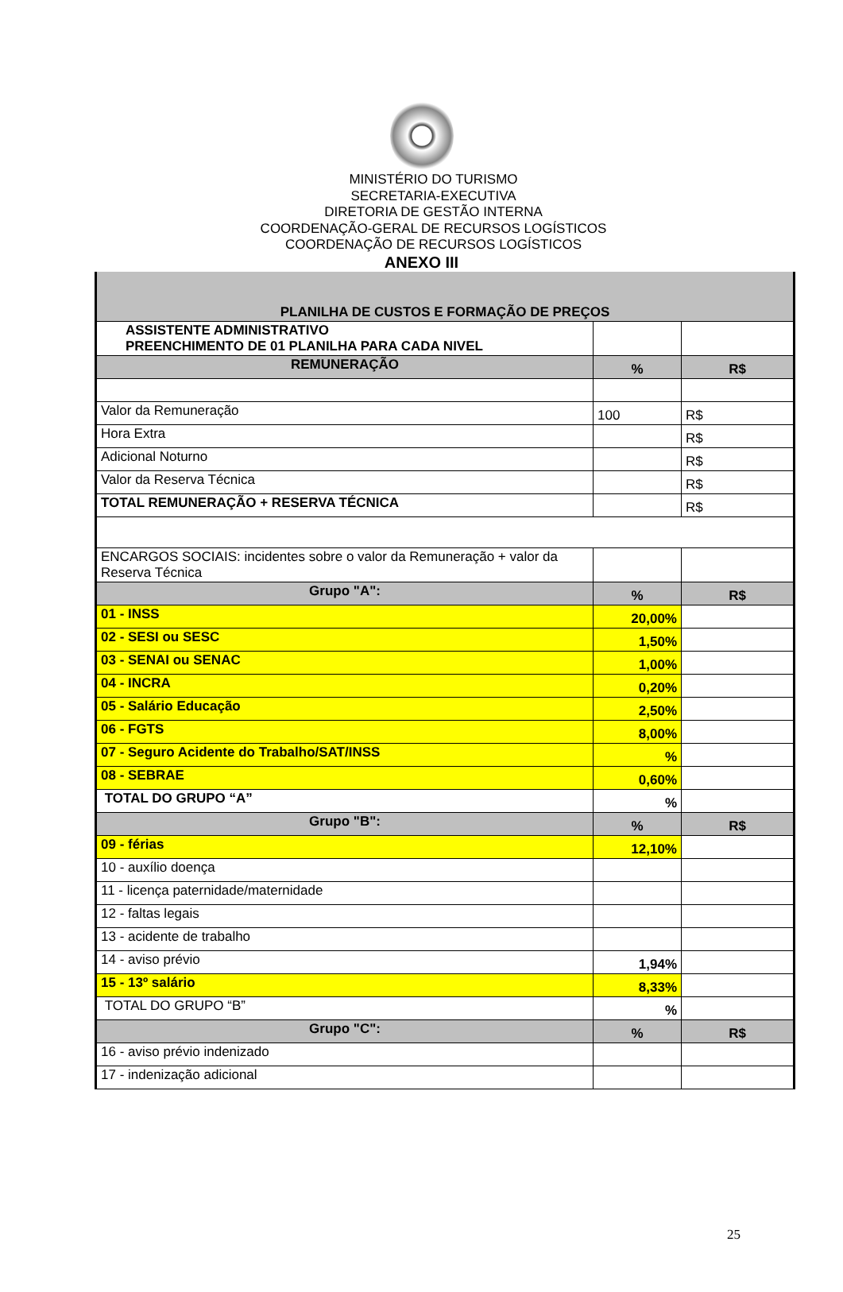MINISTÉRIO DO TURISMO
SECRETARIA-EXECUTIVA
DIRETORIA DE GESTÃO INTERNA
COORDENAÇÃO-GERAL DE RECURSOS LOGÍSTICOS
COORDENAÇÃO DE RECURSOS LOGÍSTICOS
ANEXO III
| PLANILHA DE CUSTOS E FORMAÇÃO DE PREÇOS | | |
| ASSISTENTE ADMINISTRATIVO PREENCHIMENTO DE 01 PLANILHA PARA CADA NIVEL | | |
| REMUNERAÇÃO | % | R$ |
| Valor da Remuneração | 100 | R$ |
| Hora Extra | | R$ |
| Adicional Noturno | | R$ |
| Valor da Reserva Técnica | | R$ |
| TOTAL REMUNERAÇÃO + RESERVA TÉCNICA | | R$ |
| ENCARGOS SOCIAIS: incidentes sobre o valor da Remuneração + valor da Reserva Técnica | | |
| Grupo "A": | % | R$ |
| 01 - INSS | 20,00% | |
| 02 - SESI ou SESC | 1,50% | |
| 03 - SENAI ou SENAC | 1,00% | |
| 04 - INCRA | 0,20% | |
| 05 - Salário Educação | 2,50% | |
| 06 - FGTS | 8,00% | |
| 07 - Seguro Acidente do Trabalho/SAT/INSS | % | |
| 08 - SEBRAE | 0,60% | |
| TOTAL DO GRUPO “A” | % | |
| Grupo "B": | % | R$ |
| 09 - férias | 12,10% | |
| 10 - auxílio doença | | |
| 11 - licença paternidade/maternidade | | |
| 12 - faltas legais | | |
| 13 - acidente de trabalho | | |
| 14 - aviso prévio | 1,94% | |
| 15 - 13º salário | 8,33% | |
| TOTAL DO GRUPO “B” | % | |
| Grupo "C": | % | R$ |
| 16 - aviso prévio indenizado | | |
| 17 - indenização adicional | | |
25